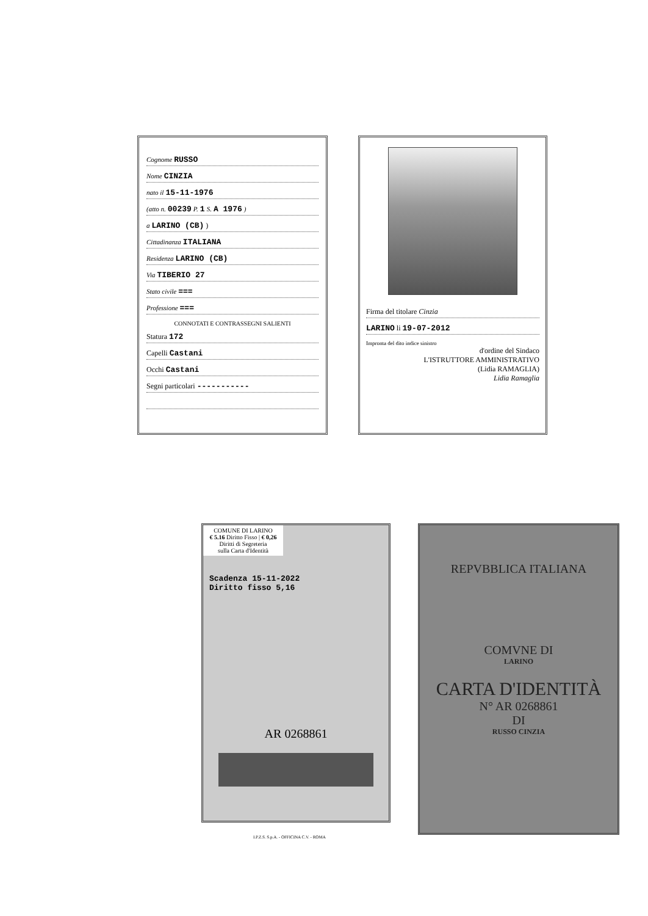Cognome RUSSO
Nome CINZIA
nato il 15-11-1976
(atto n. 00239 P. 1 S. A 1976 )
a LARINO (CB) )
Cittadinanza ITALIANA
Residenza LARINO (CB)
Via TIBERIO 27
Stato civile ===
Professione ===
CONNOTATI E CONTRASSEGNI SALIENTI
Statura 172
Capelli Castani
Occhi Castani
Segni particolari -----------
Firma del titolare Cinzia
LARINO li 19-07-2012
Impronta del dito indice sinistro
d'ordine del Sindaco
L'ISTRUTTORE AMMINISTRATIVO
(Lidia RAMAGLIA)
Lidia Ramaglia
COMUNE DI LARINO
€ 5.16 Diritto Fisso | € 0,26 Diritti di Segreteria
sulla Carta d'Identità
Scadenza 15-11-2022
Diritto fisso 5,16
AR 0268861
REPVBBLICA ITALIANA
COMVNE DI
LARINO
CARTA D'IDENTITÀ
N° AR 0268861
DI
RUSSO CINZIA
I.P.Z.S. S.p.A. - OFFICINA C.V. - ROMA